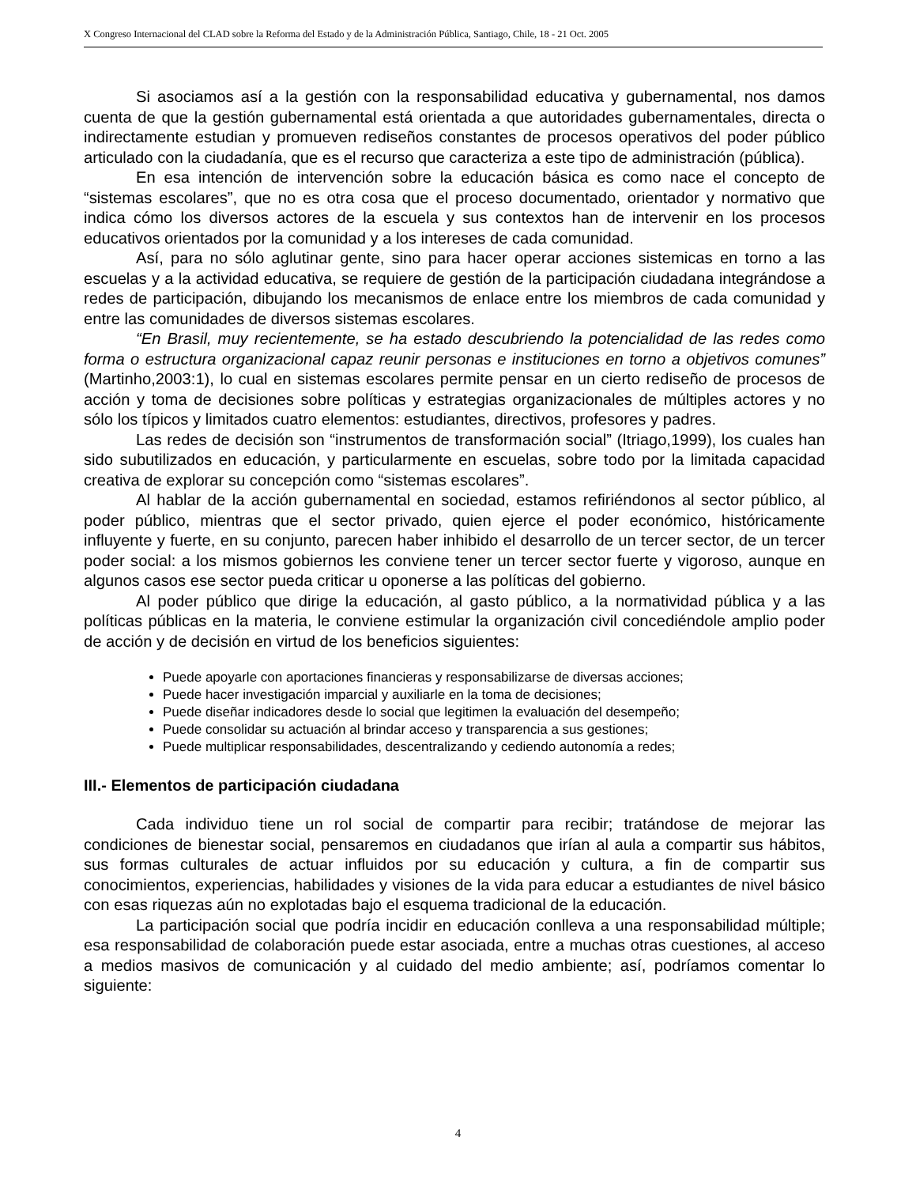X Congreso Internacional del CLAD sobre la Reforma del Estado y de la Administración Pública, Santiago, Chile, 18 - 21 Oct. 2005
Si asociamos así a la gestión con la responsabilidad educativa y gubernamental, nos damos cuenta de que la gestión gubernamental está orientada a que autoridades gubernamentales, directa o indirectamente estudian y promueven rediseños constantes de procesos operativos del poder público articulado con la ciudadanía, que es el recurso que caracteriza a este tipo de administración (pública).
En esa intención de intervención sobre la educación básica es como nace el concepto de “sistemas escolares”, que no es otra cosa que el proceso documentado, orientador y normativo que indica cómo los diversos actores de la escuela y sus contextos han de intervenir en los procesos educativos orientados por la comunidad y a los intereses de cada comunidad.
Así, para no sólo aglutinar gente, sino para hacer operar acciones sistemicas en torno a las escuelas y a la actividad educativa, se requiere de gestión de la participación ciudadana integrándose a redes de participación, dibujando los mecanismos de enlace entre los miembros de cada comunidad y entre las comunidades de diversos sistemas escolares.
“En Brasil, muy recientemente, se ha estado descubriendo la potencialidad de las redes como forma o estructura organizacional capaz reunir personas e instituciones en torno a objetivos comunes” (Martinho,2003:1), lo cual en sistemas escolares permite pensar en un cierto rediseño de procesos de acción y toma de decisiones sobre políticas y estrategias organizacionales de múltiples actores y no sólo los típicos y limitados cuatro elementos: estudiantes, directivos, profesores y padres.
Las redes de decisión son “instrumentos de transformación social” (Itriago,1999), los cuales han sido subutilizados en educación, y particularmente en escuelas, sobre todo por la limitada capacidad creativa de explorar su concepción como “sistemas escolares”.
Al hablar de la acción gubernamental en sociedad, estamos refiriéndonos al sector público, al poder público, mientras que el sector privado, quien ejerce el poder económico, históricamente influyente y fuerte, en su conjunto, parecen haber inhibido el desarrollo de un tercer sector, de un tercer poder social: a los mismos gobiernos les conviene tener un tercer sector fuerte y vigoroso, aunque en algunos casos ese sector pueda criticar u oponerse a las políticas del gobierno.
Al poder público que dirige la educación, al gasto público, a la normatividad pública y a las políticas públicas en la materia, le conviene estimular la organización civil concediéndole amplio poder de acción y de decisión en virtud de los beneficios siguientes:
Puede apoyarle con aportaciones financieras y responsabilizarse de diversas acciones;
Puede hacer investigación imparcial y auxiliarle en la toma de decisiones;
Puede diseñar indicadores desde lo social que legitimen la evaluación del desempeño;
Puede consolidar su actuación al brindar acceso y transparencia a sus gestiones;
Puede multiplicar responsabilidades, descentralizando y cediendo autonomía a redes;
III.- Elementos de participación ciudadana
Cada individuo tiene un rol social de compartir para recibir; tratándose de mejorar las condiciones de bienestar social, pensaremos en ciudadanos que irían al aula a compartir sus hábitos, sus formas culturales de actuar influidos por su educación y cultura, a fin de compartir sus conocimientos, experiencias, habilidades y visiones de la vida para educar a estudiantes de nivel básico con esas riquezas aún no explotadas bajo el esquema tradicional de la educación.
La participación social que podría incidir en educación conlleva a una responsabilidad múltiple; esa responsabilidad de colaboración puede estar asociada, entre a muchas otras cuestiones, al acceso a medios masivos de comunicación y al cuidado del medio ambiente; así, podríamos comentar lo siguiente:
4